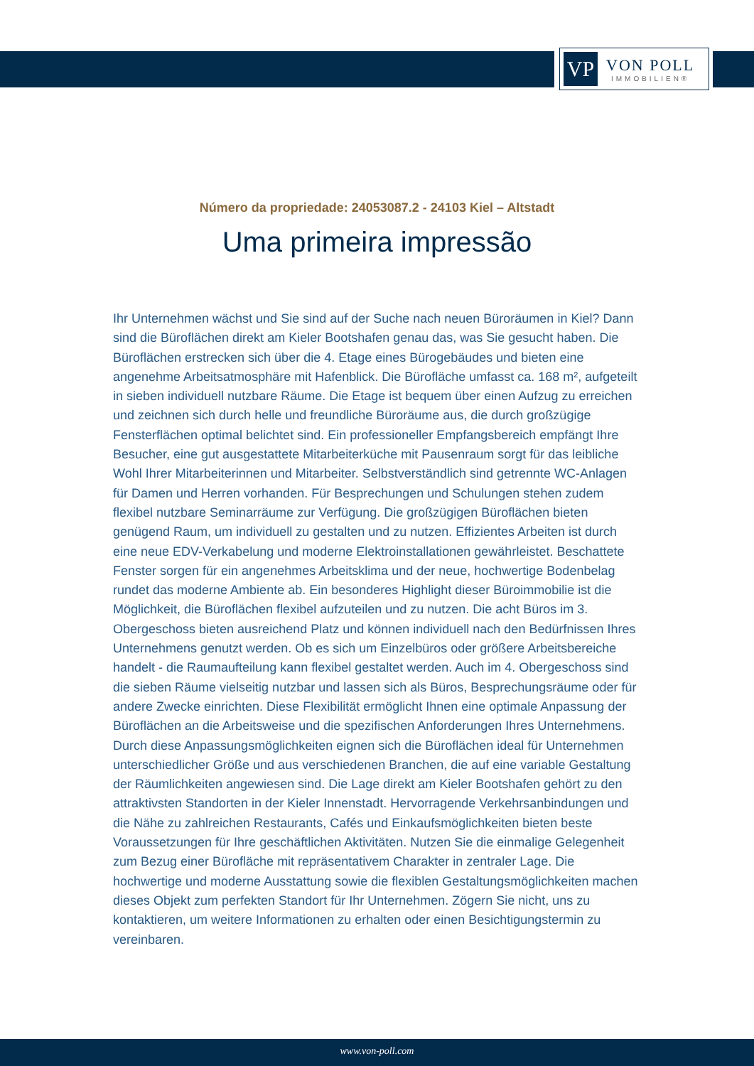VP
VON POLL
IMMOBILIEN®
Número da propriedade: 24053087.2 - 24103 Kiel – Altstadt
Uma primeira impressão
Ihr Unternehmen wächst und Sie sind auf der Suche nach neuen Büroräumen in Kiel? Dann sind die Büroflächen direkt am Kieler Bootshafen genau das, was Sie gesucht haben. Die Büroflächen erstrecken sich über die 4. Etage eines Bürogebäudes und bieten eine angenehme Arbeitsatmosphäre mit Hafenblick. Die Bürofläche umfasst ca. 168 m², aufgeteilt in sieben individuell nutzbare Räume. Die Etage ist bequem über einen Aufzug zu erreichen und zeichnen sich durch helle und freundliche Büroräume aus, die durch großzügige Fensterflächen optimal belichtet sind. Ein professioneller Empfangsbereich empfängt Ihre Besucher, eine gut ausgestattete Mitarbeiterküche mit Pausenraum sorgt für das leibliche Wohl Ihrer Mitarbeiterinnen und Mitarbeiter. Selbstverständlich sind getrennte WC-Anlagen für Damen und Herren vorhanden. Für Besprechungen und Schulungen stehen zudem flexibel nutzbare Seminarräume zur Verfügung. Die großzügigen Büroflächen bieten genügend Raum, um individuell zu gestalten und zu nutzen. Effizientes Arbeiten ist durch eine neue EDV-Verkabelung und moderne Elektroinstallationen gewährleistet. Beschattete Fenster sorgen für ein angenehmes Arbeitsklima und der neue, hochwertige Bodenbelag rundet das moderne Ambiente ab. Ein besonderes Highlight dieser Büroimmobilie ist die Möglichkeit, die Büroflächen flexibel aufzuteilen und zu nutzen. Die acht Büros im 3. Obergeschoss bieten ausreichend Platz und können individuell nach den Bedürfnissen Ihres Unternehmens genutzt werden. Ob es sich um Einzelbüros oder größere Arbeitsbereiche handelt - die Raumaufteilung kann flexibel gestaltet werden. Auch im 4. Obergeschoss sind die sieben Räume vielseitig nutzbar und lassen sich als Büros, Besprechungsräume oder für andere Zwecke einrichten. Diese Flexibilität ermöglicht Ihnen eine optimale Anpassung der Büroflächen an die Arbeitsweise und die spezifischen Anforderungen Ihres Unternehmens. Durch diese Anpassungsmöglichkeiten eignen sich die Büroflächen ideal für Unternehmen unterschiedlicher Größe und aus verschiedenen Branchen, die auf eine variable Gestaltung der Räumlichkeiten angewiesen sind. Die Lage direkt am Kieler Bootshafen gehört zu den attraktivsten Standorten in der Kieler Innenstadt. Hervorragende Verkehrsanbindungen und die Nähe zu zahlreichen Restaurants, Cafés und Einkaufsmöglichkeiten bieten beste Voraussetzungen für Ihre geschäftlichen Aktivitäten. Nutzen Sie die einmalige Gelegenheit zum Bezug einer Bürofläche mit repräsentativem Charakter in zentraler Lage. Die hochwertige und moderne Ausstattung sowie die flexiblen Gestaltungsmöglichkeiten machen dieses Objekt zum perfekten Standort für Ihr Unternehmen. Zögern Sie nicht, uns zu kontaktieren, um weitere Informationen zu erhalten oder einen Besichtigungstermin zu vereinbaren.
www.von-poll.com